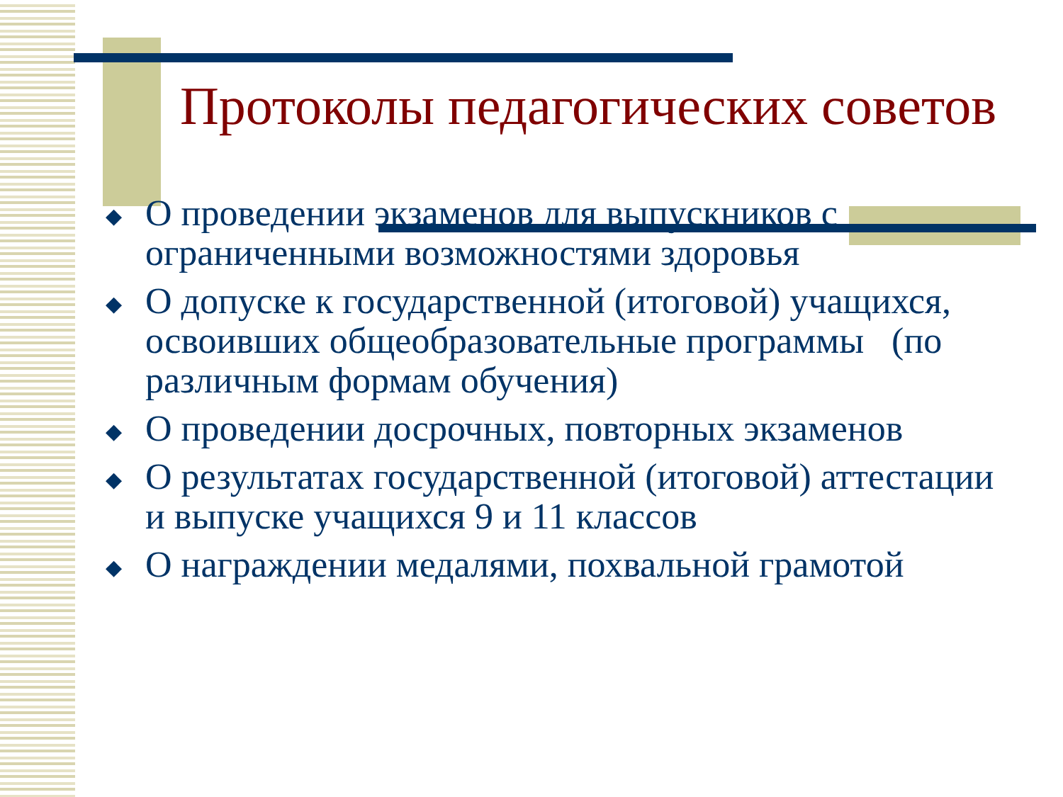Протоколы педагогических советов
◆ О проведении экзаменов для выпускников с ограниченными возможностями здоровья
◆ О допуске к государственной (итоговой) учащихся, освоивших общеобразовательные программы (по различным формам обучения)
◆ О проведении досрочных, повторных экзаменов
◆ О результатах государственной (итоговой) аттестации и выпуске учащихся 9 и 11 классов
◆ О награждении медалями, похвальной грамотой